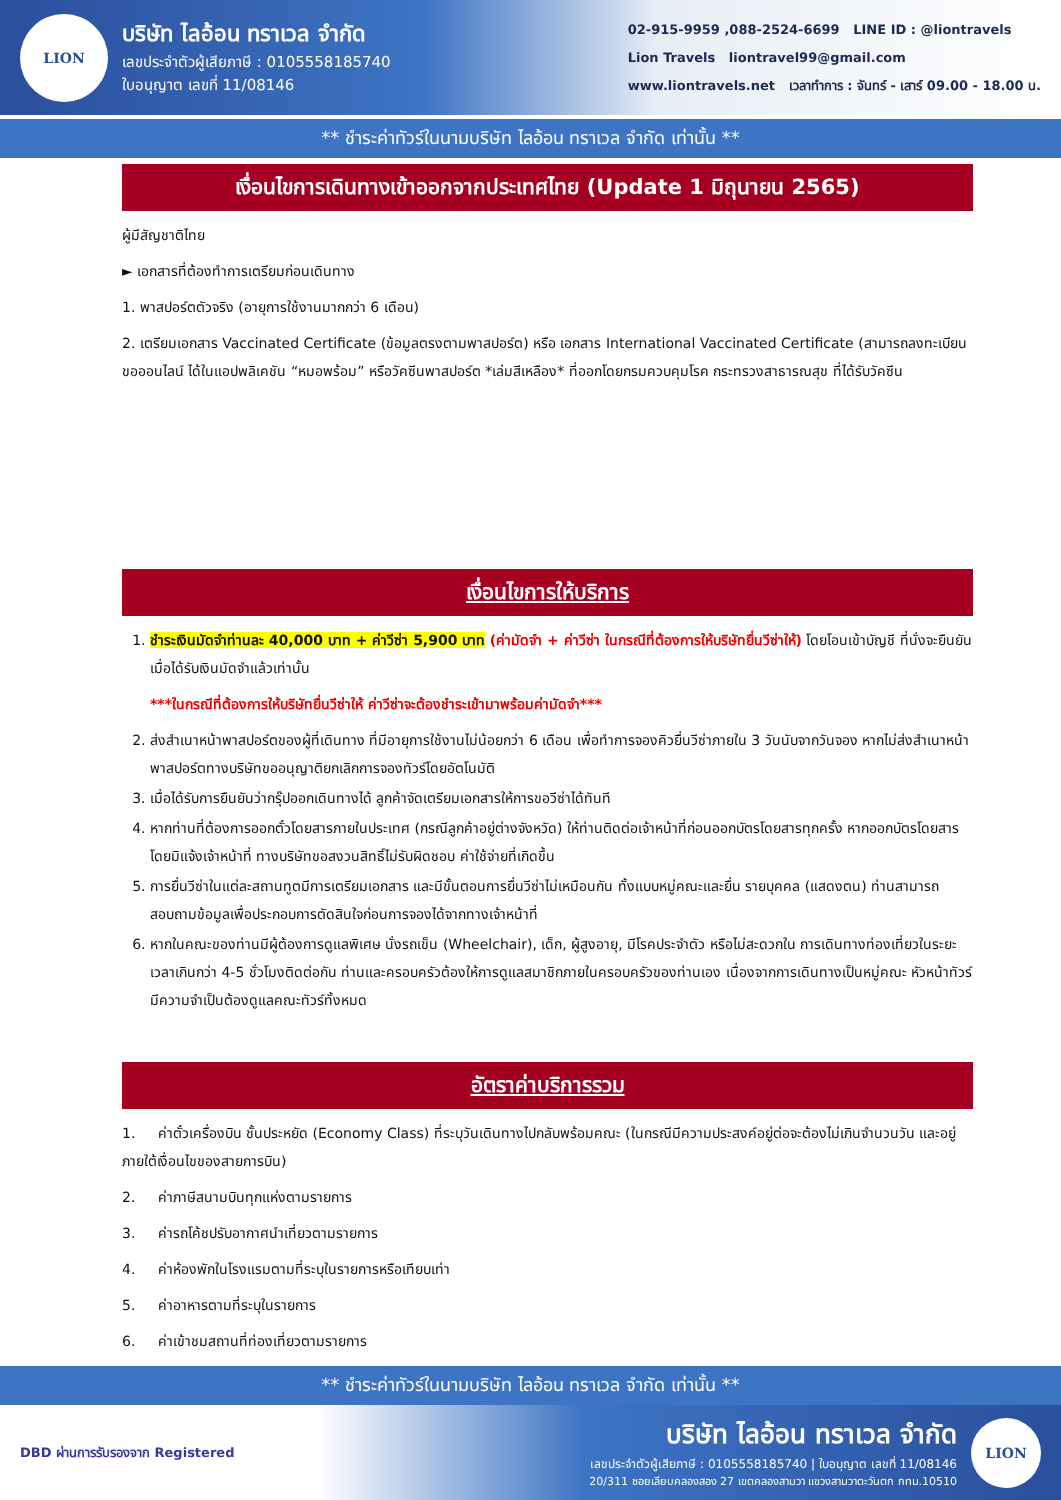LION
บริษัท ไลอ้อน ทราเวล จำกัด
เลขประจำตัวผู้เสียภาษี : 0105558185740
ใบอนุญาต เลขที่ 11/08146
02-915-9959 ,088-2524-6699 LINE ID : @liontravels
Lion Travels liontravel99@gmail.com
www.liontravels.net เวลาทำการ : จันทร์ - เสาร์ 09.00 - 18.00 น.
** ชำระค่าทัวร์ในนามบริษัท ไลอ้อน ทราเวล จำกัด เท่านั้น **
เงื่อนไขการเดินทางเข้าออกจากประเทศไทย (Update 1 มิถุนายน 2565)
ผู้มีสัญชาติไทย
► เอกสารที่ต้องทำการเตรียมก่อนเดินทาง
1. พาสปอร์ตตัวจริง (อายุการใช้งานมากกว่า 6 เดือน)
2. เตรียมเอกสาร Vaccinated Certificate (ข้อมูลตรงตามพาสปอร์ต) หรือ เอกสาร International Vaccinated Certificate (สามารถลงทะเบียนขอออนไลน์ ได้ในแอปพลิเคชัน “หมอพร้อม” หรือวัคซีนพาสปอร์ต *เล่มสีเหลือง* ที่ออกโดยกรมควบคุมโรค กระทรวงสาธารณสุข ที่ได้รับวัคซีน
เงื่อนไขการให้บริการ
1. ชำระเงินมัดจำท่านละ 40,000 บาท + ค่าวีซ่า 5,900 บาท (ค่ามัดจำ + ค่าวีซ่า ในกรณีที่ต้องการให้บริษัทยื่นวีซ่าให้) โดยโอนเข้าบัญชี ที่นั่งจะยืนยันเมื่อได้รับเงินมัดจำแล้วเท่านั้น
***ในกรณีที่ต้องการให้บริษัทยื่นวีซ่าให้ ค่าวีซ่าจะต้องชำระเข้ามาพร้อมค่ามัดจำ***
2. ส่งสำเนาหน้าพาสปอร์ตของผู้ที่เดินทาง ที่มีอายุการใช้งานไม่น้อยกว่า 6 เดือน เพื่อทำการจองคิวยื่นวีซ่าภายใน 3 วันนับจากวันจอง หากไม่ส่งสำเนาหน้าพาสปอร์ตทางบริษัทขออนุญาติยกเลิกการจองทัวร์โดยอัตโนมัติ
3. เมื่อได้รับการยืนยันว่ากรุ๊ปออกเดินทางได้ ลูกค้าจัดเตรียมเอกสารให้การขอวีซ่าได้ทันที
4. หากท่านที่ต้องการออกตั๋วโดยสารภายในประเทศ (กรณีลูกค้าอยู่ต่างจังหวัด) ให้ท่านติดต่อเจ้าหน้าที่ก่อนออกบัตรโดยสารทุกครั้ง หากออกบัตรโดยสารโดยมิแจ้งเจ้าหน้าที่ ทางบริษัทขอสงวนสิทธิ์ไม่รับผิดชอบ ค่าใช้จ่ายที่เกิดขึ้น
5. การยื่นวีซ่าในแต่ละสถานทูตมีการเตรียมเอกสาร และมีขั้นตอนการยื่นวีซ่าไม่เหมือนกัน ทั้งแบบหมู่คณะและยื่น รายบุคคล (แสดงตน) ท่านสามารถสอบถามข้อมูลเพื่อประกอบการตัดสินใจก่อนการจองได้จากทางเจ้าหน้าที่
6. หากในคณะของท่านมีผู้ต้องการดูแลพิเศษ นั่งรถเข็น (Wheelchair), เด็ก, ผู้สูงอายุ, มีโรคประจำตัว หรือไม่สะดวกใน การเดินทางท่องเที่ยวในระยะเวลาเกินกว่า 4-5 ชั่วโมงติดต่อกัน ท่านและครอบครัวต้องให้การดูแลสมาชิกภายในครอบครัวของท่านเอง เนื่องจากการเดินทางเป็นหมู่คณะ หัวหน้าทัวร์มีความจำเป็นต้องดูแลคณะทัวร์ทั้งหมด
อัตราค่าบริการรวม
1. ค่าตั๋วเครื่องบิน ชั้นประหยัด (Economy Class) ที่ระบุวันเดินทางไปกลับพร้อมคณะ (ในกรณีมีความประสงค์อยู่ต่อจะต้องไม่เกินจำนวนวัน และอยู่ภายใต้เงื่อนไขของสายการบิน)
2. ค่าภาษีสนามบินทุกแห่งตามรายการ
3. ค่ารถโค้ชปรับอากาศนำเที่ยวตามรายการ
4. ค่าห้องพักในโรงแรมตามที่ระบุในรายการหรือเทียบเท่า
5. ค่าอาหารตามที่ระบุในรายการ
6. ค่าเข้าชมสถานที่ท่องเที่ยวตามรายการ
** ชำระค่าทัวร์ในนามบริษัท ไลอ้อน ทราเวล จำกัด เท่านั้น **
DBD ผ่านการรับรองจาก Registered
บริษัท ไลอ้อน ทราเวล จำกัด
เลขประจำตัวผู้เสียภาษี : 0105558185740 | ใบอนุญาต เลขที่ 11/08146
20/311 ซอยเลียบคลองสอง 27 เขตคลองสามวา แขวงสามวาตะวันตก กทม.10510
LION